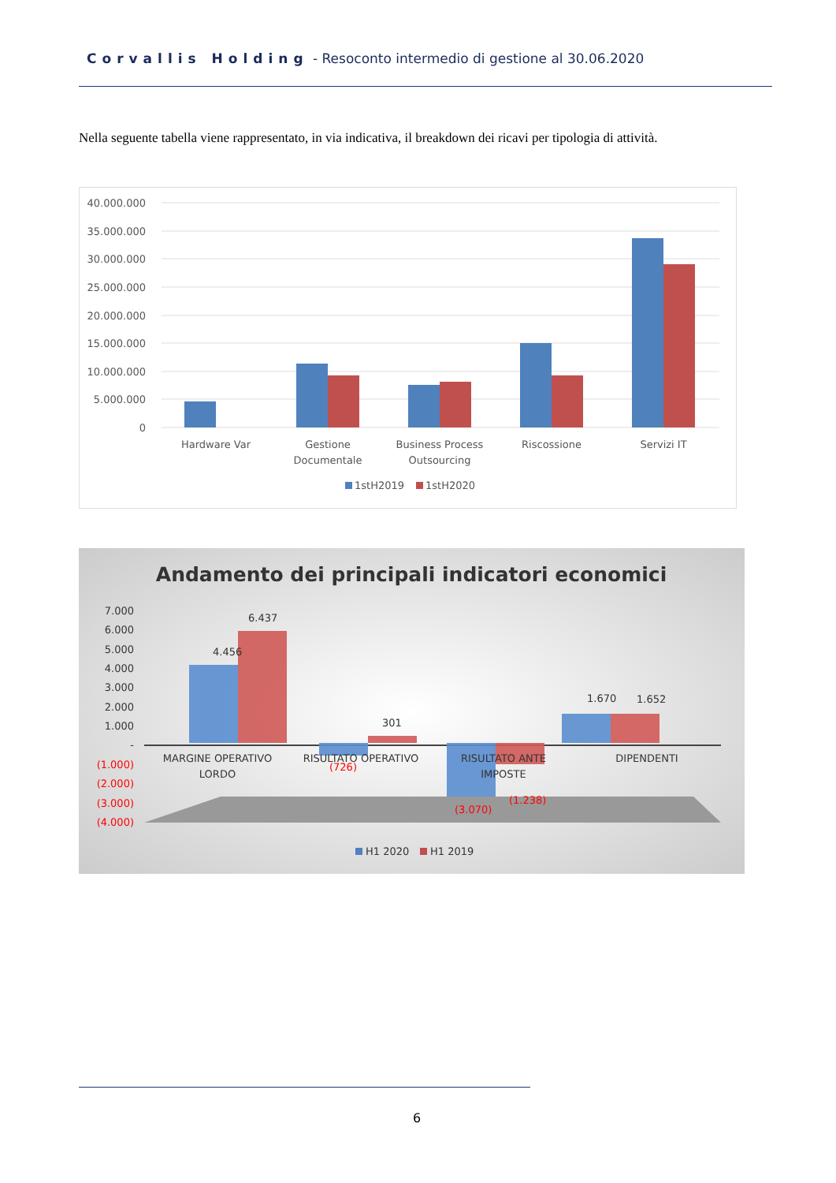Corvallis Holding - Resoconto intermedio di gestione al 30.06.2020
Nella seguente tabella viene rappresentato, in via indicativa, il breakdown dei ricavi per tipologia di attività.
40.000.000
35.000.000
30.000.000
25.000.000
20.000.000
15.000.000
10.000.000
5.000.000
0
Hardware Var
Gestione
Documentale
Business Process
Outsourcing
Riscossione
Servizi IT
1stH2019
1stH2020
Andamento dei principali indicatori economici
7.000
6.000
5.000
4.000
3.000
2.000
1.000
-
(1.000)
(2.000)
(3.000)
(4.000)
4.456
6.437
301
1.670
1.652
(726)
(3.070)
(1.238)
MARGINE OPERATIVO
LORDO
RISULTATO OPERATIVO
RISULTATO ANTE
IMPOSTE
DIPENDENTI
H1 2020
H1 2019
6